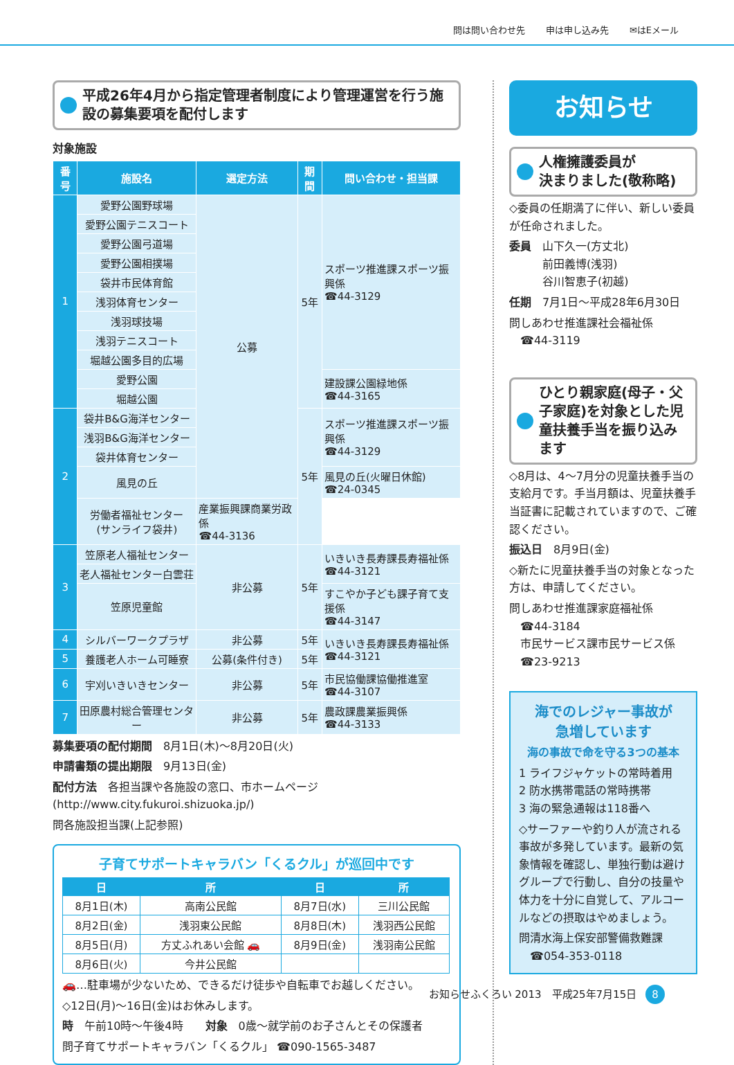問は問い合わせ先 申は申し込み先 ✉はEメール
平成26年4月から指定管理者制度により管理運営を行う施設の募集要項を配付します
対象施設
| 番号 | 施設名 | 選定方法 | 期間 | 問い合わせ・担当課 |
| --- | --- | --- | --- | --- |
| 1 | 愛野公園野球場 | 公募 | 5年 | スポーツ推進課スポーツ振興係 ☎44-3129 |
| | 愛野公園テニスコート | | | |
| | 愛野公園弓道場 | | | |
| | 愛野公園相撲場 | | | |
| | 袋井市民体育館 | | | |
| | 浅羽体育センター | | | |
| | 浅羽球技場 | | | |
| | 浅羽テニスコート | | | |
| | 堀越公園多目的広場 | | | |
| | 愛野公園 | | | 建設課公園緑地係 ☎44-3165 |
| | 堀越公園 | | | |
| 2 | 袋井B&G海洋センター | | 5年 | スポーツ推進課スポーツ振興係 ☎44-3129 |
| | 浅羽B&G海洋センター | | | |
| | 袋井体育センター | | | |
| | 風見の丘 | | | 風見の丘(火曜日休館) ☎24-0345 |
| | 労働者福祉センター (サンライフ袋井) | 産業振興課商業労政係 ☎44-3136 | | |
| 3 | 笠原老人福祉センター | 非公募 | 5年 | いきいき長寿課長寿福祉係 ☎44-3121 |
| | 老人福祉センター白雲荘 | | | |
| | 笠原児童館 | | | すこやか子ども課子育て支援係 ☎44-3147 |
| 4 | シルバーワークプラザ | 非公募 | 5年 | いきいき長寿課長寿福祉係 ☎44-3121 |
| 5 | 養護老人ホーム可睡寮 | 公募(条件付き) | 5年 | |
| 6 | 宇刈いきいきセンター | 非公募 | 5年 | 市民協働課協働推進室 ☎44-3107 |
| 7 | 田原農村総合管理センター | 非公募 | 5年 | 農政課農業振興係 ☎44-3133 |
募集要項の配付期間　8月1日(木)～8月20日(火)
申請書類の提出期限　9月13日(金)
配付方法　各担当課や各施設の窓口、市ホームページ(http://www.city.fukuroi.shizuoka.jp/)
問各施設担当課(上記参照)
子育てサポートキャラバン「くるクル」が巡回中です
| 日 | 所 | 日 | 所 |
| --- | --- | --- | --- |
| 8月1日(木) | 高南公民館 | 8月7日(水) | 三川公民館 |
| 8月2日(金) | 浅羽東公民館 | 8月8日(木) | 浅羽西公民館 |
| 8月5日(月) | 方丈ふれあい会館 🚗 | 8月9日(金) | 浅羽南公民館 |
| 8月6日(火) | 今井公民館 | | |
🚗…駐車場が少ないため、できるだけ徒歩や自転車でお越しください。
◇12日(月)～16日(金)はお休みします。
時　午前10時～午後4時　　対象　0歳～就学前のお子さんとその保護者
問子育てサポートキャラバン「くるクル」 ☎090-1565-3487
お知らせ
人権擁護委員が
決まりました(敬称略)
◇委員の任期満了に伴い、新しい委員が任命されました。
委員　山下久一(方丈北)
　　　前田義博(浅羽)
　　　谷川智恵子(初越)
任期　7月1日～平成28年6月30日
問しあわせ推進課社会福祉係
　☎44-3119
ひとり親家庭(母子・父子家庭)を対象とした児童扶養手当を振り込みます
◇8月は、4～7月分の児童扶養手当の支給月です。手当月額は、児童扶養手当証書に記載されていますので、ご確認ください。
振込日　8月9日(金)
◇新たに児童扶養手当の対象となった方は、申請してください。
問しあわせ推進課家庭福祉係
　☎44-3184
　市民サービス課市民サービス係
　☎23-9213
海でのレジャー事故が
急増しています
海の事故で命を守る3つの基本
1 ライフジャケットの常時着用
2 防水携帯電話の常時携帯
3 海の緊急通報は118番へ
◇サーファーや釣り人が流される事故が多発しています。最新の気象情報を確認し、単独行動は避けグループで行動し、自分の技量や体力を十分に自覚して、アルコールなどの摂取はやめましょう。
問清水海上保安部警備救難課
　☎054-353-0118
お知らせふくろい 2013　平成25年7月15日 8